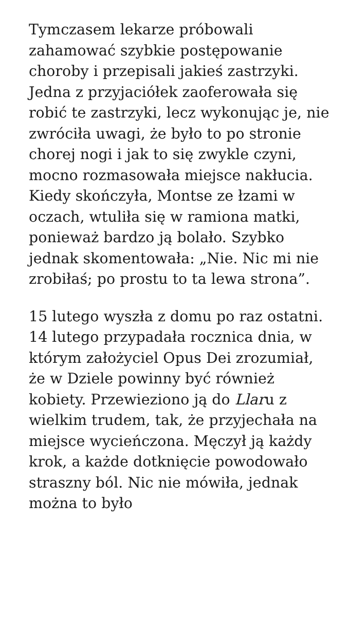Tymczasem lekarze próbowali zahamować szybkie postępowanie choroby i przepisali jakieś zastrzyki. Jedna z przyjaciółek zaoferowała się robić te zastrzyki, lecz wykonując je, nie zwróciła uwagi, że było to po stronie chorej nogi i jak to się zwykle czyni, mocno rozmasowała miejsce nakłucia. Kiedy skończyła, Montse ze łzami w oczach, wtuliła się w ramiona matki, ponieważ bardzo ją bolało. Szybko jednak skomentowała: „Nie. Nic mi nie zrobiłaś; po prostu to ta lewa strona”.
15 lutego wyszła z domu po raz ostatni. 14 lutego przypadała rocznica dnia, w którym założyciel Opus Dei zrozumiał, że w Dziele powinny być również kobiety. Przewieziono ją do Llaru z wielkim trudem, tak, że przyjechała na miejsce wycieńczona. Męczył ją każdy krok, a każde dotknięcie powodowało straszny ból. Nic nie mówiła, jednak można to było